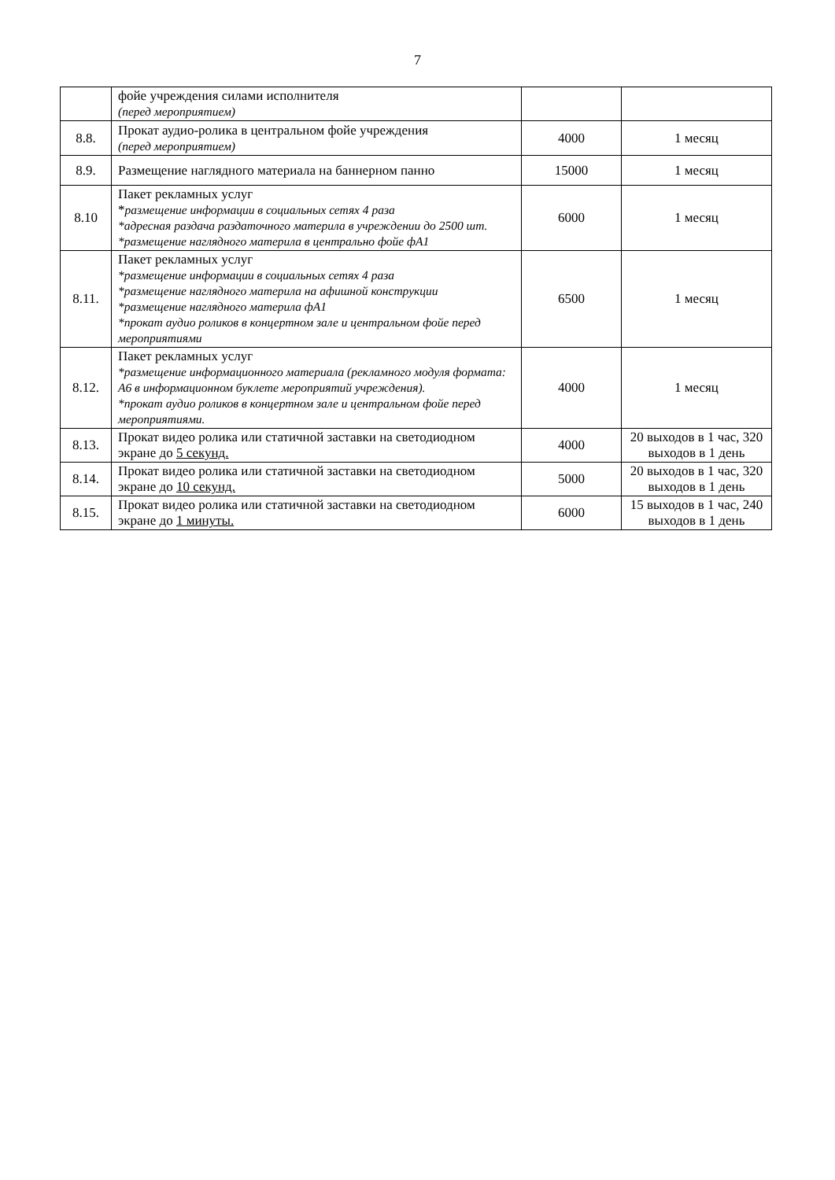7
| | фойе учреждения силами исполнителя (перед мероприятием) | | |
| 8.8. | Прокат аудио-ролика в центральном фойе учреждения (перед мероприятием) | 4000 | 1 месяц |
| 8.9. | Размещение наглядного материала на баннерном панно | 15000 | 1 месяц |
| 8.10 | Пакет рекламных услуг * размещение информации в социальных сетях 4 раза *адресная раздача раздаточного материла в учреждении до 2500 шт. *размещение наглядного материла в центрально фойе фА1 | 6000 | 1 месяц |
| 8.11. | Пакет рекламных услуг *размещение информации в социальных сетях 4 раза *размещение наглядного материла на афишной конструкции *размещение наглядного материла фА1 *прокат аудио роликов в концертном зале и центральном фойе перед мероприятиями | 6500 | 1 месяц |
| 8.12. | Пакет рекламных услуг *размещение информационного материала (рекламного модуля формата: А6 в информационном буклете мероприятий учреждения). *прокат аудио роликов в концертном зале и центральном фойе перед мероприятиями. | 4000 | 1 месяц |
| 8.13. | Прокат видео ролика или статичной заставки на светодиодном экране до 5 секунд. | 4000 | 20 выходов в 1 час, 320 выходов в 1 день |
| 8.14. | Прокат видео ролика или статичной заставки на светодиодном экране до 10 секунд. | 5000 | 20 выходов в 1 час, 320 выходов в 1 день |
| 8.15. | Прокат видео ролика или статичной заставки на светодиодном экране до 1 минуты. | 6000 | 15 выходов в 1 час, 240 выходов в 1 день |